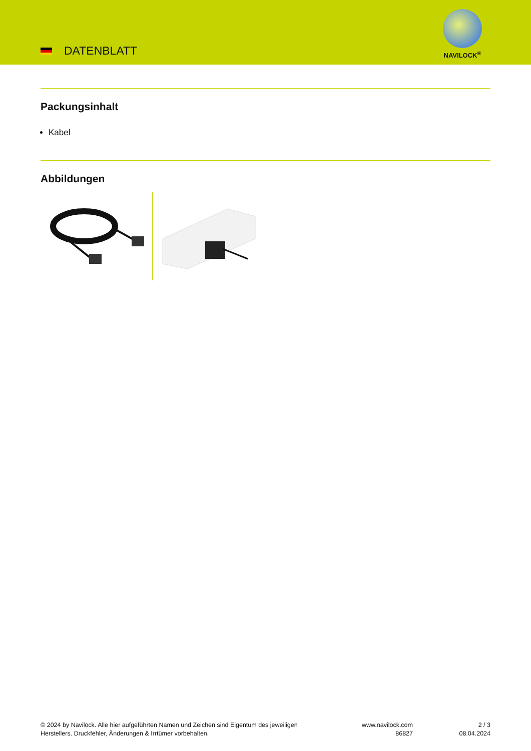DATENBLATT
NAVILOCK<sup>®</sup>
Packungsinhalt
Kabel
Abbildungen
© 2024 by Navilock. Alle hier aufgeführten Namen und Zeichen sind Eigentum des jeweiligen
Herstellers. Druckfehler, Änderungen & Irrtümer vorbehalten.
www.navilock.com
86827
2 / 3
08.04.2024